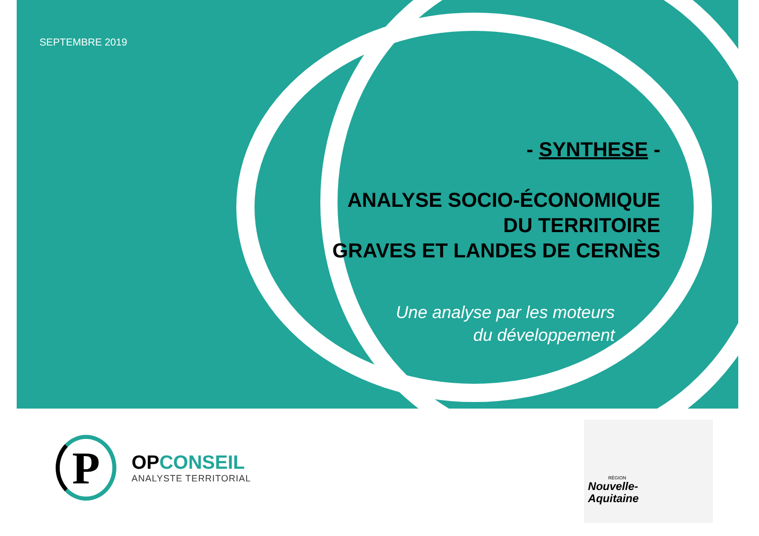SEPTEMBRE 2019
- SYNTHESE -
ANALYSE SOCIO-ÉCONOMIQUE
DU TERRITOIRE
GRAVES ET LANDES DE CERNÈS
Une analyse par les moteurs
du développement
P
OPCONSEIL
ANALYSTE TERRITORIAL
RÉGION
Nouvelle-
Aquitaine